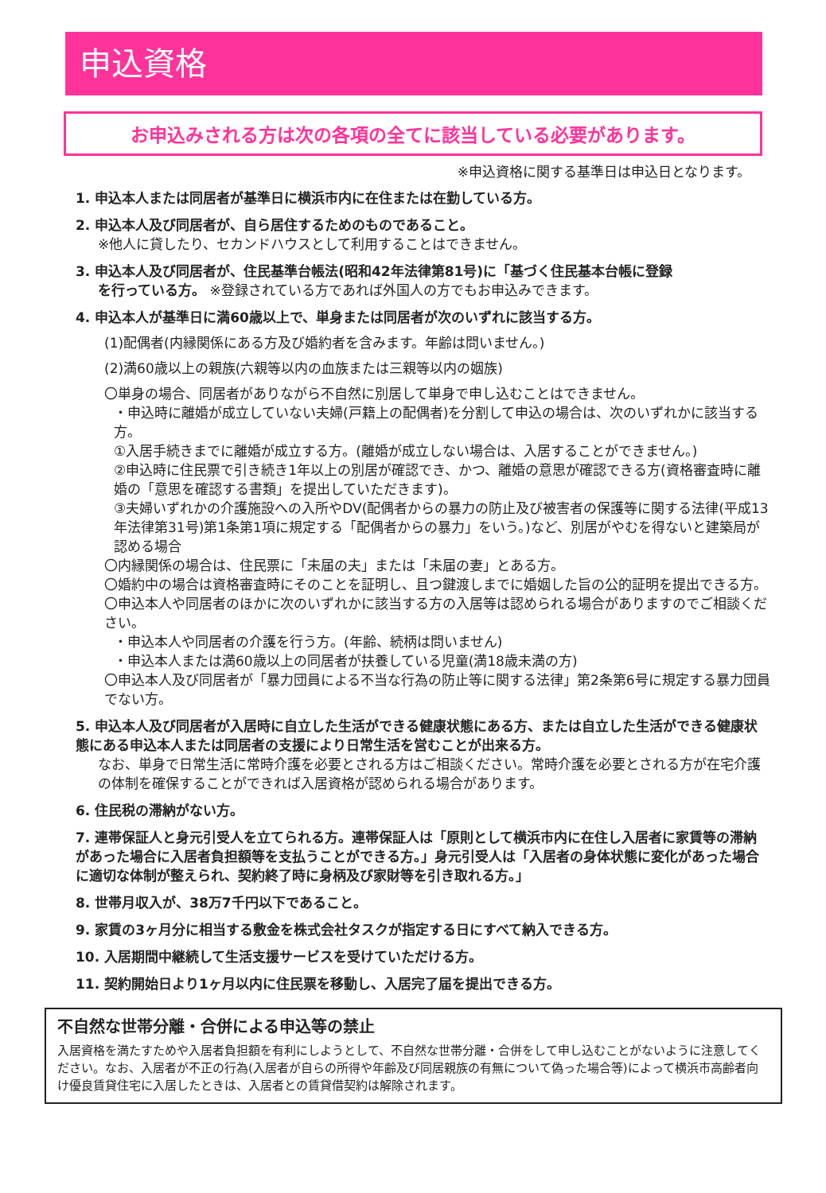申込資格
お申込みされる方は次の各項の全てに該当している必要があります。
※申込資格に関する基準日は申込日となります。
1. 申込本人または同居者が基準日に横浜市内に在住または在勤している方。
2. 申込本人及び同居者が、自ら居住するためのものであること。
※他人に貸したり、セカンドハウスとして利用することはできません。
3. 申込本人及び同居者が、住民基準台帳法(昭和42年法律第81号)に「基づく住民基本台帳に登録
を行っている方。 ※登録されている方であれば外国人の方でもお申込みできます。
4. 申込本人が基準日に満60歳以上で、単身または同居者が次のいずれに該当する方。
(1)配偶者(内縁関係にある方及び婚約者を含みます。年齢は問いません。)
(2)満60歳以上の親族(六親等以内の血族または三親等以内の姻族)
〇単身の場合、同居者がありながら不自然に別居して単身で申し込むことはできません。
・申込時に離婚が成立していない夫婦(戸籍上の配偶者)を分割して申込の場合は、次のいずれかに該当する方。
①入居手続きまでに離婚が成立する方。(離婚が成立しない場合は、入居することができません。)
②申込時に住民票で引き続き1年以上の別居が確認でき、かつ、離婚の意思が確認できる方(資格審査時に離婚の「意思を確認する書類」を提出していただきます)。
③夫婦いずれかの介護施設への入所やDV(配偶者からの暴力の防止及び被害者の保護等に関する法律(平成13年法律第31号)第1条第1項に規定する「配偶者からの暴力」をいう。)など、別居がやむを得ないと建築局が認める場合
〇内縁関係の場合は、住民票に「未届の夫」または「未届の妻」とある方。
〇婚約中の場合は資格審査時にそのことを証明し、且つ鍵渡しまでに婚姻した旨の公的証明を提出できる方。
〇申込本人や同居者のほかに次のいずれかに該当する方の入居等は認められる場合がありますのでご相談ください。
・申込本人や同居者の介護を行う方。(年齢、続柄は問いません)
・申込本人または満60歳以上の同居者が扶養している児童(満18歳未満の方)
〇申込本人及び同居者が「暴力団員による不当な行為の防止等に関する法律」第2条第6号に規定する暴力団員でない方。
5. 申込本人及び同居者が入居時に自立した生活ができる健康状態にある方、または自立した生活ができる健康状態にある申込本人または同居者の支援により日常生活を営むことが出来る方。
なお、単身で日常生活に常時介護を必要とされる方はご相談ください。常時介護を必要とされる方が在宅介護の体制を確保することができれば入居資格が認められる場合があります。
6. 住民税の滞納がない方。
7. 連帯保証人と身元引受人を立てられる方。連帯保証人は「原則として横浜市内に在住し入居者に家賃等の滞納があった場合に入居者負担額等を支払うことができる方。」身元引受人は「入居者の身体状態に変化があった場合に適切な体制が整えられ、契約終了時に身柄及び家財等を引き取れる方。」
8. 世帯月収入が、38万7千円以下であること。
9. 家賃の3ヶ月分に相当する敷金を株式会社タスクが指定する日にすべて納入できる方。
10. 入居期間中継続して生活支援サービスを受けていただける方。
11. 契約開始日より1ヶ月以内に住民票を移動し、入居完了届を提出できる方。
不自然な世帯分離・合併による申込等の禁止
入居資格を満たすためや入居者負担額を有利にしようとして、不自然な世帯分離・合併をして申し込むことがないように注意してください。なお、入居者が不正の行為(入居者が自らの所得や年齢及び同居親族の有無について偽った場合等)によって横浜市高齢者向け優良賃貸住宅に入居したときは、入居者との賃貸借契約は解除されます。